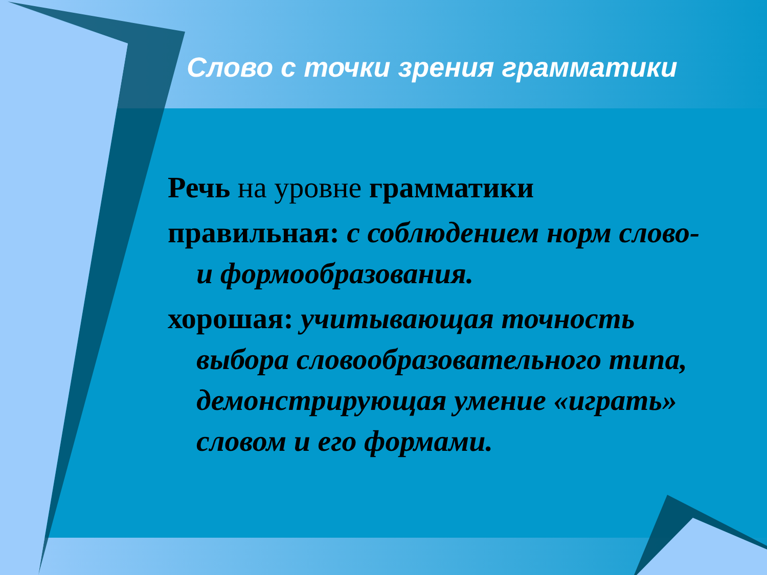Слово с точки зрения грамматики
Речь на уровне грамматики
правильная: с соблюдением норм слово- и формообразования.
хорошая: учитывающая точность выбора словообразовательного типа, демонстрирующая умение «играть» словом и его формами.